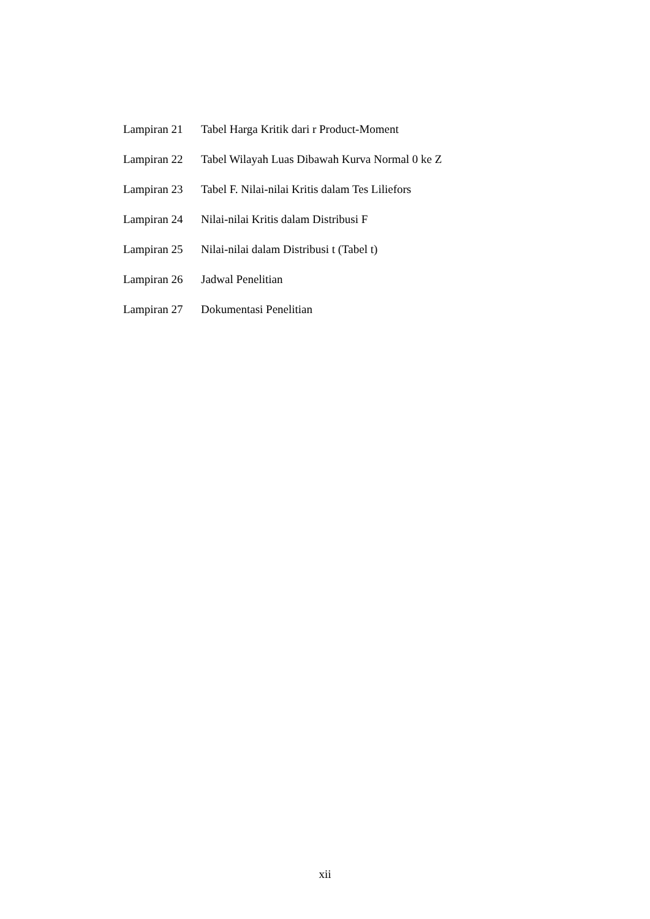Lampiran 21 Tabel Harga Kritik dari r Product-Moment
Lampiran 22 Tabel Wilayah Luas Dibawah Kurva Normal 0 ke Z
Lampiran 23 Tabel F. Nilai-nilai Kritis dalam Tes Liliefors
Lampiran 24 Nilai-nilai Kritis dalam Distribusi F
Lampiran 25 Nilai-nilai dalam Distribusi t (Tabel t)
Lampiran 26 Jadwal Penelitian
Lampiran 27 Dokumentasi Penelitian
xii